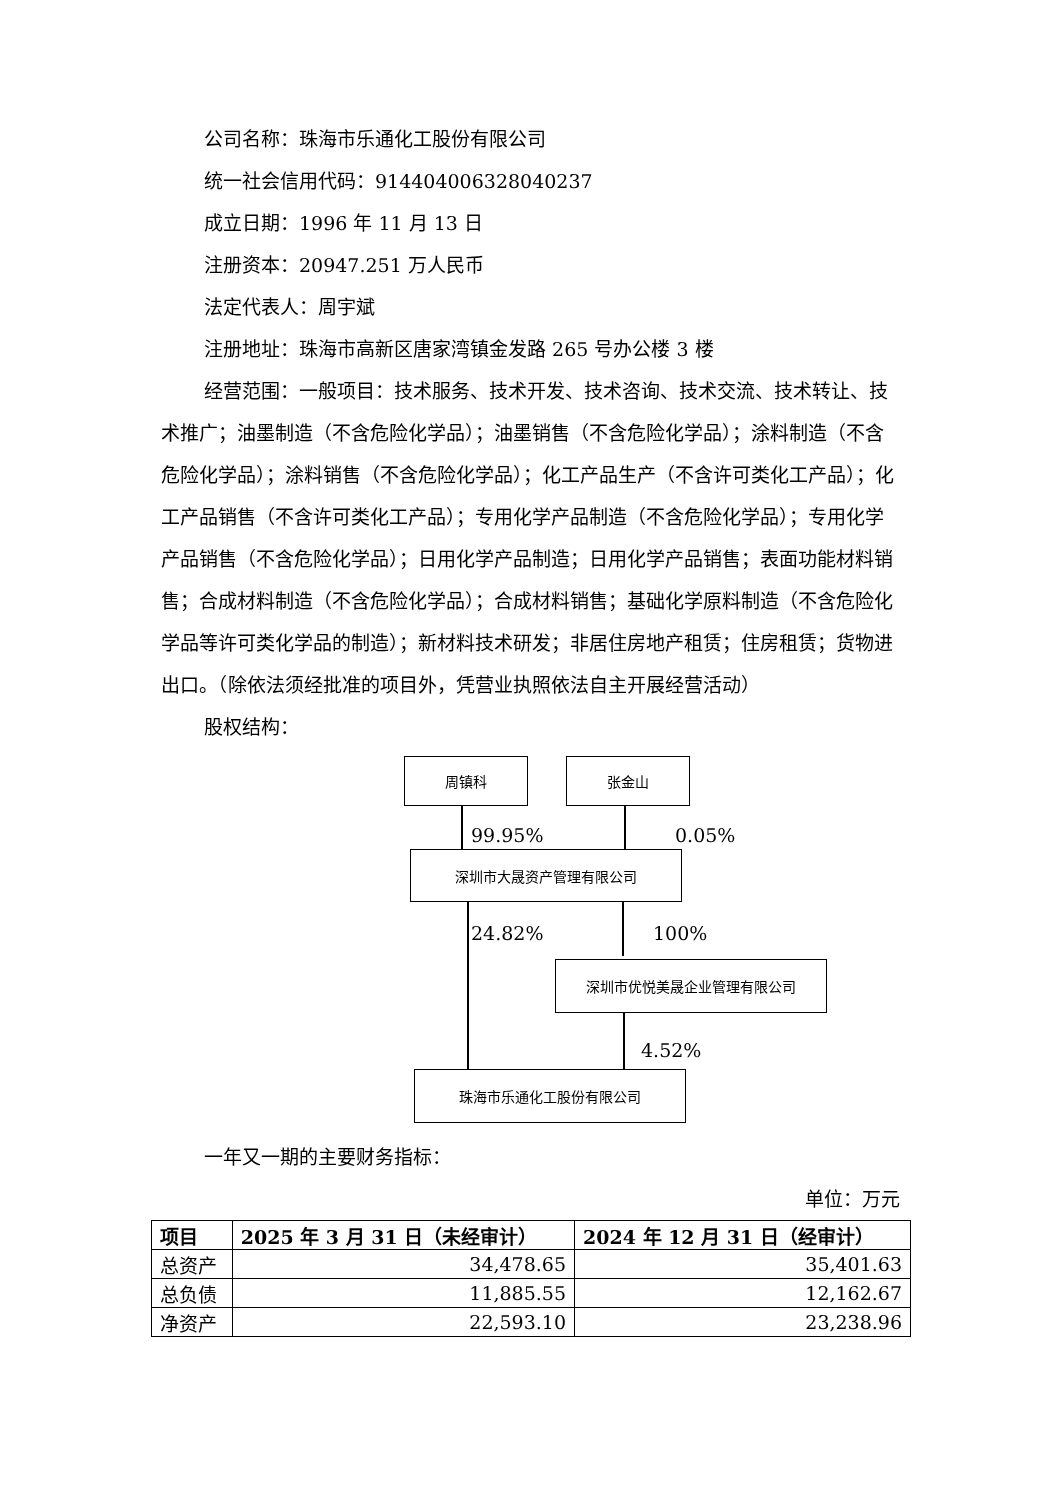公司名称：珠海市乐通化工股份有限公司
统一社会信用代码：914404006328040237
成立日期：1996 年 11 月 13 日
注册资本：20947.251 万人民币
法定代表人：周宇斌
注册地址：珠海市高新区唐家湾镇金发路 265 号办公楼 3 楼
经营范围：一般项目：技术服务、技术开发、技术咨询、技术交流、技术转让、技术推广；油墨制造（不含危险化学品）；油墨销售（不含危险化学品）；涂料制造（不含危险化学品）；涂料销售（不含危险化学品）；化工产品生产（不含许可类化工产品）；化工产品销售（不含许可类化工产品）；专用化学产品制造（不含危险化学品）；专用化学产品销售（不含危险化学品）；日用化学产品制造；日用化学产品销售；表面功能材料销售；合成材料制造（不含危险化学品）；合成材料销售；基础化学原料制造（不含危险化学品等许可类化学品的制造）；新材料技术研发；非居住房地产租赁；住房租赁；货物进出口。（除依法须经批准的项目外，凭营业执照依法自主开展经营活动）
股权结构：
周镇科 张金山
99.95% 0.05%
深圳市大晟资产管理有限公司
24.82% 100%
深圳市优悦美晟企业管理有限公司
4.52%
珠海市乐通化工股份有限公司
一年又一期的主要财务指标：
单位：万元
| 项目 | 2025 年 3 月 31 日（未经审计） | 2024 年 12 月 31 日（经审计） |
| --- | --- | --- |
| 总资产 | 34,478.65 | 35,401.63 |
| 总负债 | 11,885.55 | 12,162.67 |
| 净资产 | 22,593.10 | 23,238.96 |